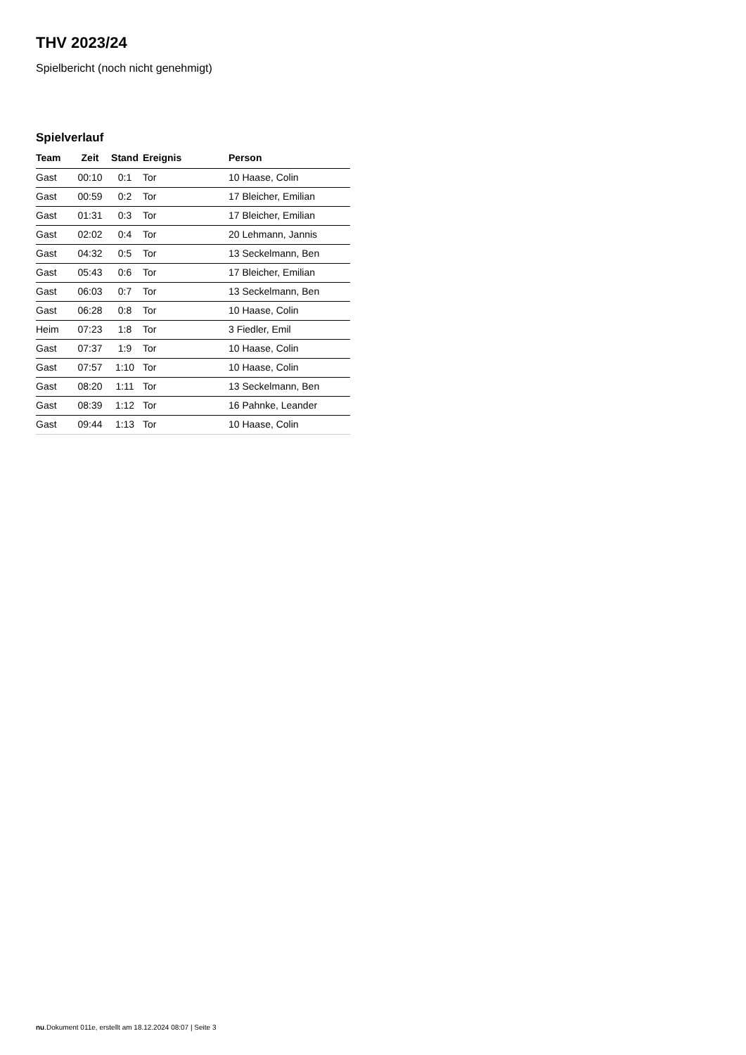THV 2023/24
Spielbericht (noch nicht genehmigt)
Spielverlauf
| Team | Zeit | Stand | Ereignis | Person |
| --- | --- | --- | --- | --- |
| Gast | 00:10 | 0:1 | Tor | 10 Haase, Colin |
| Gast | 00:59 | 0:2 | Tor | 17 Bleicher, Emilian |
| Gast | 01:31 | 0:3 | Tor | 17 Bleicher, Emilian |
| Gast | 02:02 | 0:4 | Tor | 20 Lehmann, Jannis |
| Gast | 04:32 | 0:5 | Tor | 13 Seckelmann, Ben |
| Gast | 05:43 | 0:6 | Tor | 17 Bleicher, Emilian |
| Gast | 06:03 | 0:7 | Tor | 13 Seckelmann, Ben |
| Gast | 06:28 | 0:8 | Tor | 10 Haase, Colin |
| Heim | 07:23 | 1:8 | Tor | 3 Fiedler, Emil |
| Gast | 07:37 | 1:9 | Tor | 10 Haase, Colin |
| Gast | 07:57 | 1:10 | Tor | 10 Haase, Colin |
| Gast | 08:20 | 1:11 | Tor | 13 Seckelmann, Ben |
| Gast | 08:39 | 1:12 | Tor | 16 Pahnke, Leander |
| Gast | 09:44 | 1:13 | Tor | 10 Haase, Colin |
nu.Dokument 011e, erstellt am 18.12.2024 08:07 | Seite 3